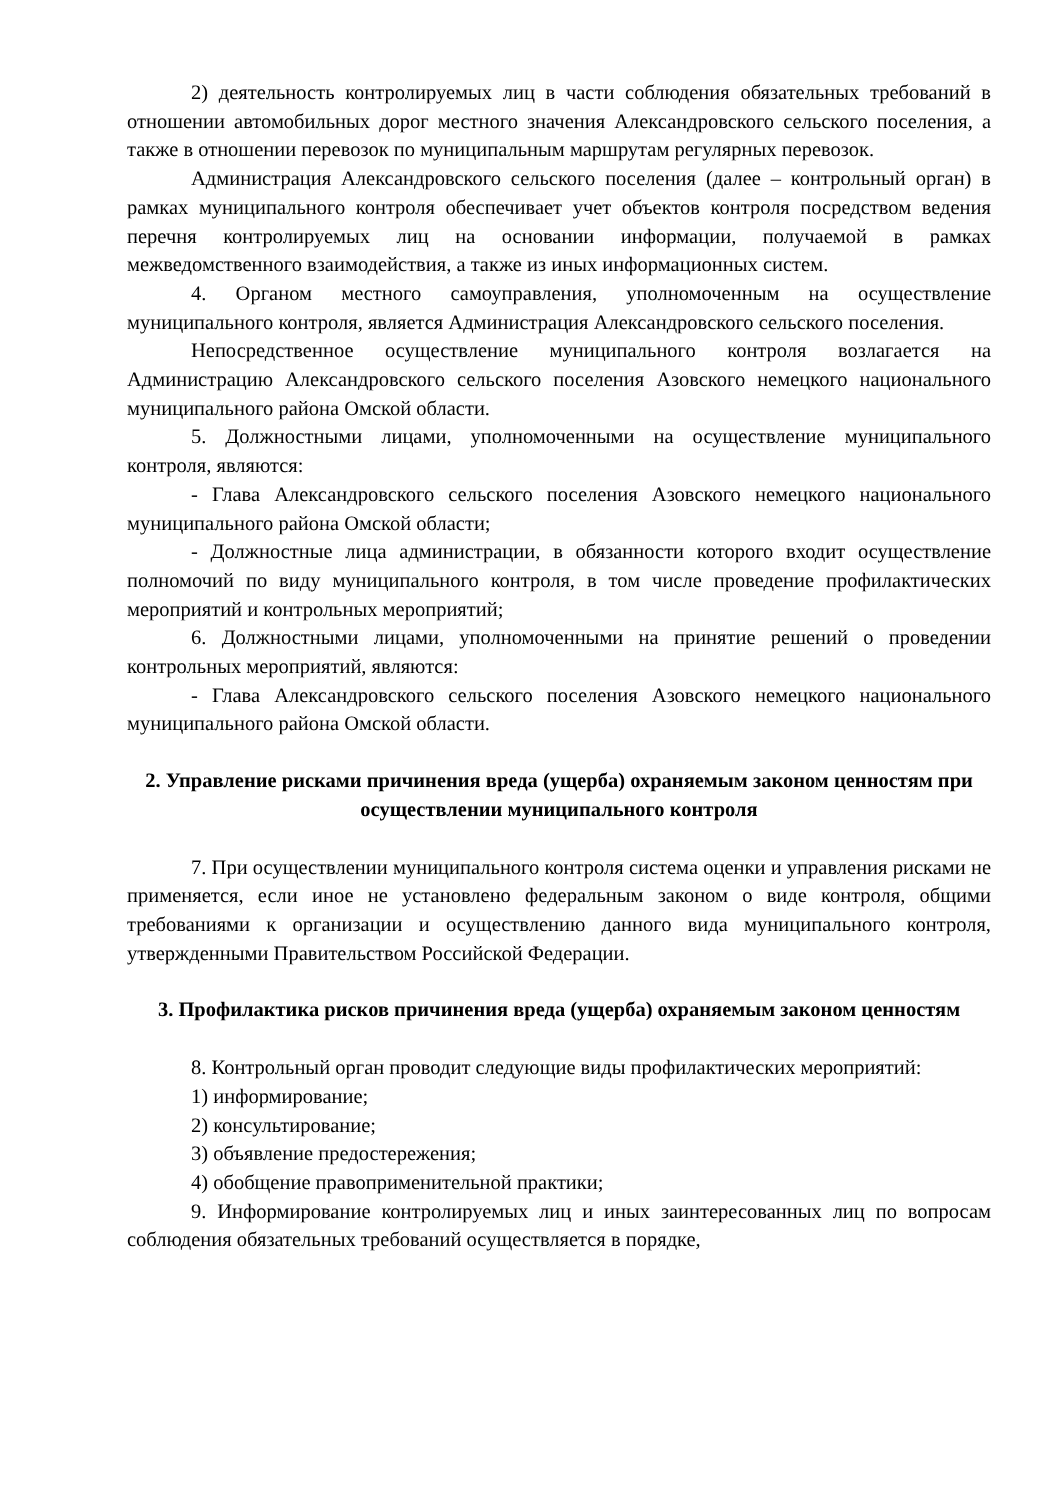2) деятельность контролируемых лиц в части соблюдения обязательных требований в отношении автомобильных дорог местного значения Александровского сельского поселения, а также в отношении перевозок по муниципальным маршрутам регулярных перевозок.
Администрация Александровского сельского поселения (далее – контрольный орган) в рамках муниципального контроля обеспечивает учет объектов контроля посредством ведения перечня контролируемых лиц на основании информации, получаемой в рамках межведомственного взаимодействия, а также из иных информационных систем.
4. Органом местного самоуправления, уполномоченным на осуществление муниципального контроля, является Администрация Александровского сельского поселения.
Непосредственное осуществление муниципального контроля возлагается на Администрацию Александровского сельского поселения Азовского немецкого национального муниципального района Омской области.
5. Должностными лицами, уполномоченными на осуществление муниципального контроля, являются:
- Глава Александровского сельского поселения Азовского немецкого национального муниципального района Омской области;
- Должностные лица администрации, в обязанности которого входит осуществление полномочий по виду муниципального контроля, в том числе проведение профилактических мероприятий и контрольных мероприятий;
6. Должностными лицами, уполномоченными на принятие решений о проведении контрольных мероприятий, являются:
- Глава Александровского сельского поселения Азовского немецкого национального муниципального района Омской области.
2. Управление рисками причинения вреда (ущерба) охраняемым законом ценностям при осуществлении муниципального контроля
7. При осуществлении муниципального контроля система оценки и управления рисками не применяется, если иное не установлено федеральным законом о виде контроля, общими требованиями к организации и осуществлению данного вида муниципального контроля, утвержденными Правительством Российской Федерации.
3. Профилактика рисков причинения вреда (ущерба) охраняемым законом ценностям
8. Контрольный орган проводит следующие виды профилактических мероприятий:
1) информирование;
2) консультирование;
3) объявление предостережения;
4) обобщение правоприменительной практики;
9. Информирование контролируемых лиц и иных заинтересованных лиц по вопросам соблюдения обязательных требований осуществляется в порядке,